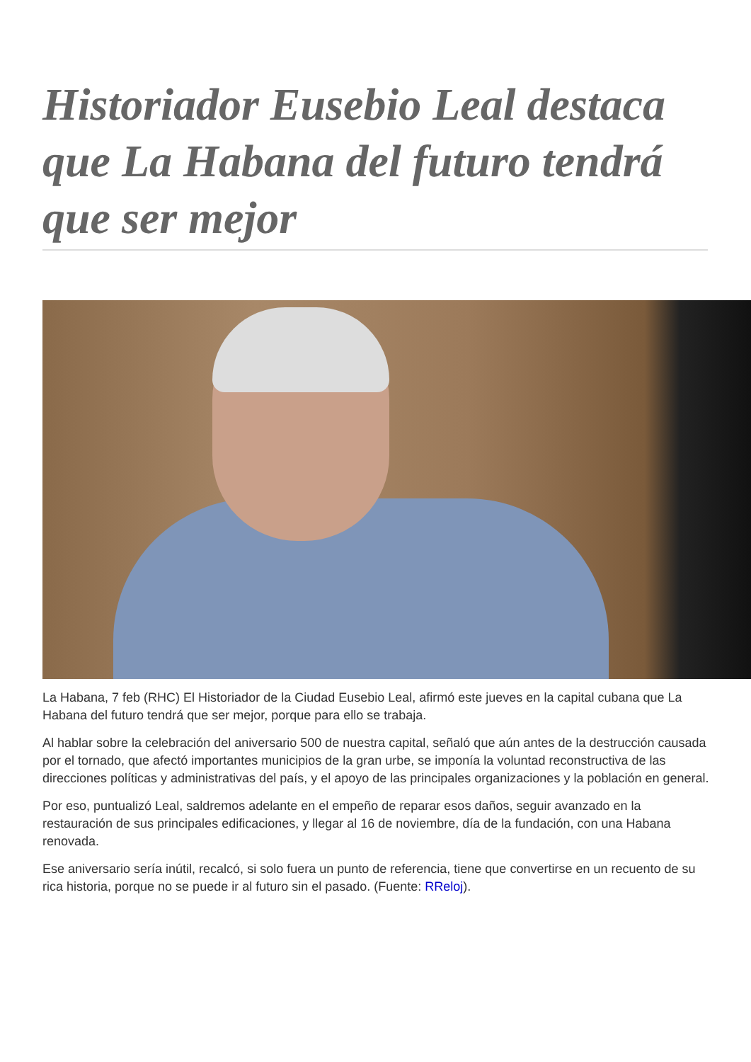Historiador Eusebio Leal destaca que La Habana del futuro tendrá que ser mejor
La Habana, 7 feb (RHC) El Historiador de la Ciudad Eusebio Leal, afirmó este jueves en la capital cubana que La Habana del futuro tendrá que ser mejor, porque para ello se trabaja.
Al hablar sobre la celebración del aniversario 500 de nuestra capital, señaló que aún antes de la destrucción causada por el tornado, que afectó importantes municipios de la gran urbe, se imponía la voluntad reconstructiva de las direcciones políticas y administrativas del país, y el apoyo de las principales organizaciones y la población en general.
Por eso, puntualizó Leal, saldremos adelante en el empeño de reparar esos daños, seguir avanzado en la restauración de sus principales edificaciones, y llegar al 16 de noviembre, día de la fundación, con una Habana renovada.
Ese aniversario sería inútil, recalcó, si solo fuera un punto de referencia, tiene que convertirse en un recuento de su rica historia, porque no se puede ir al futuro sin el pasado. (Fuente: RReloj).